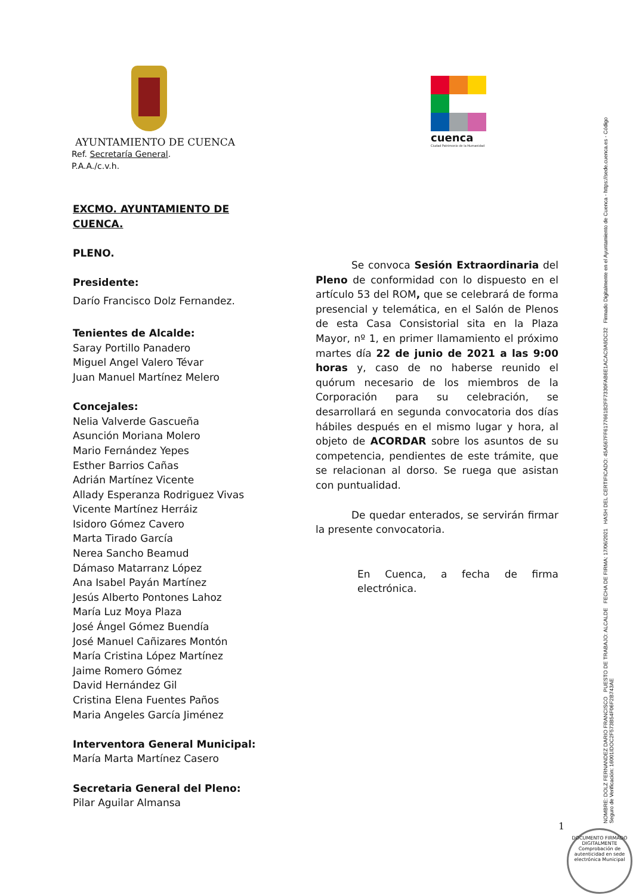AYUNTAMIENTO DE CUENCA
Ref. Secretaría General.
P.A.A./c.v.h.
cuenca
Ciudad Patrimonio de la Humanidad
EXCMO. AYUNTAMIENTO DE CUENCA.
PLENO.
Presidente:
Darío Francisco Dolz Fernandez.
Tenientes de Alcalde:
Saray Portillo Panadero
Miguel Angel Valero Tévar
Juan Manuel Martínez Melero
Concejales:
Nelia Valverde Gascueña
Asunción Moriana Molero
Mario Fernández Yepes
Esther Barrios Cañas
Adrián Martínez Vicente
Allady Esperanza Rodriguez Vivas
Vicente Martínez Herráiz
Isidoro Gómez Cavero
Marta Tirado García
Nerea Sancho Beamud
Dámaso Matarranz López
Ana Isabel Payán Martínez
Jesús Alberto Pontones Lahoz
María Luz Moya Plaza
José Ángel Gómez Buendía
José Manuel Cañizares Montón
María Cristina López Martínez
Jaime Romero Gómez
David Hernández Gil
Cristina Elena Fuentes Paños
Maria Angeles García Jiménez
Interventora General Municipal:
María Marta Martínez Casero
Secretaria General del Pleno:
Pilar Aguilar Almansa
Se convoca Sesión Extraordinaria del Pleno de conformidad con lo dispuesto en el artículo 53 del ROM, que se celebrará de forma presencial y telemática, en el Salón de Plenos de esta Casa Consistorial sita en la Plaza Mayor, nº 1, en primer llamamiento el próximo martes día 22 de junio de 2021 a las 9:00 horas y, caso de no haberse reunido el quórum necesario de los miembros de la Corporación para su celebración, se desarrollará en segunda convocatoria dos días hábiles después en el mismo lugar y hora, al objeto de ACORDAR sobre los asuntos de su competencia, pendientes de este trámite, que se relacionan al dorso. Se ruega que asistan con puntualidad.
De quedar enterados, se servirán firmar la presente convocatoria.
En Cuenca, a fecha de firma electrónica.
NOMBRE: DOLZ FERNANDEZ DARIO FRANCISCO PUESTO DE TRABAJO: ALCALDE FECHA DE FIRMA: 17/06/2021 HASH DEL CERTIFICADO: 45A567FF6177661B2FF7330FAB6E1ACAC9A9DC32 Firmado Digitalmente en el Ayuntamiento de Cuenca - https://sede.cuenca.es - Código Seguro de Verificación: 16001IDOC2F573B54F06F2B743AE
1
DOCUMENTO FIRMADO DIGITALMENTE
Comprobación de autenticidad en sede electrónica Municipal